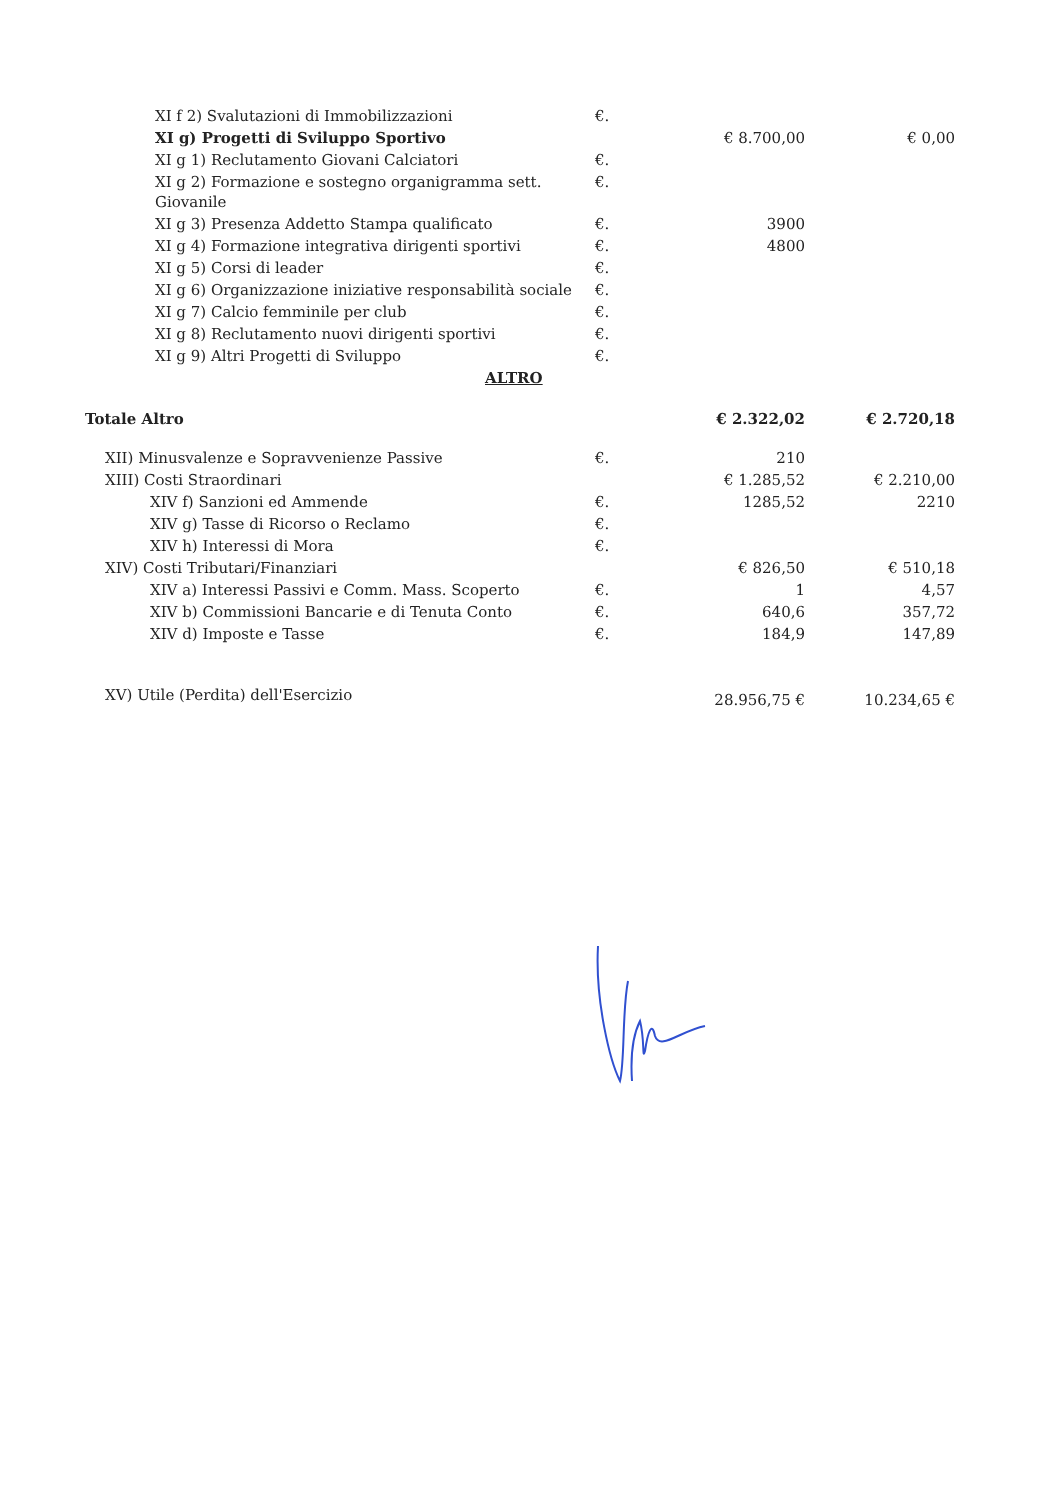| XI f 2) Svalutazioni di Immobilizzazioni | €. | | |
| XI g) Progetti di Sviluppo Sportivo | | € 8.700,00 | € 0,00 |
| XI g 1) Reclutamento Giovani Calciatori | €. | | |
| XI g 2) Formazione e sostegno organigramma sett. Giovanile | €. | | |
| XI g 3) Presenza Addetto Stampa qualificato | €. | 3900 | |
| XI g 4) Formazione integrativa dirigenti sportivi | €. | 4800 | |
| XI g 5) Corsi di leader | €. | | |
| XI g 6) Organizzazione iniziative responsabilità sociale | €. | | |
| XI g 7) Calcio femminile per club | €. | | |
| XI g 8) Reclutamento nuovi dirigenti sportivi | €. | | |
| XI g 9) Altri Progetti di Sviluppo | €. | | |
| ALTRO | | | |
| Totale Altro | | € 2.322,02 | € 2.720,18 |
| XII) Minusvalenze e Sopravvenienze Passive | €. | 210 | |
| XIII) Costi Straordinari | | € 1.285,52 | € 2.210,00 |
| XIV f) Sanzioni ed Ammende | €. | 1285,52 | 2210 |
| XIV g) Tasse di Ricorso o Reclamo | €. | | |
| XIV h) Interessi di Mora | €. | | |
| XIV) Costi Tributari/Finanziari | | € 826,50 | € 510,18 |
| XIV a) Interessi Passivi e Comm. Mass. Scoperto | €. | 1 | 4,57 |
| XIV b) Commissioni Bancarie e di Tenuta Conto | €. | 640,6 | 357,72 |
| XIV d) Imposte e Tasse | €. | 184,9 | 147,89 |
| XV) Utile (Perdita) dell'Esercizio | | 28.956,75 € | 10.234,65 € |